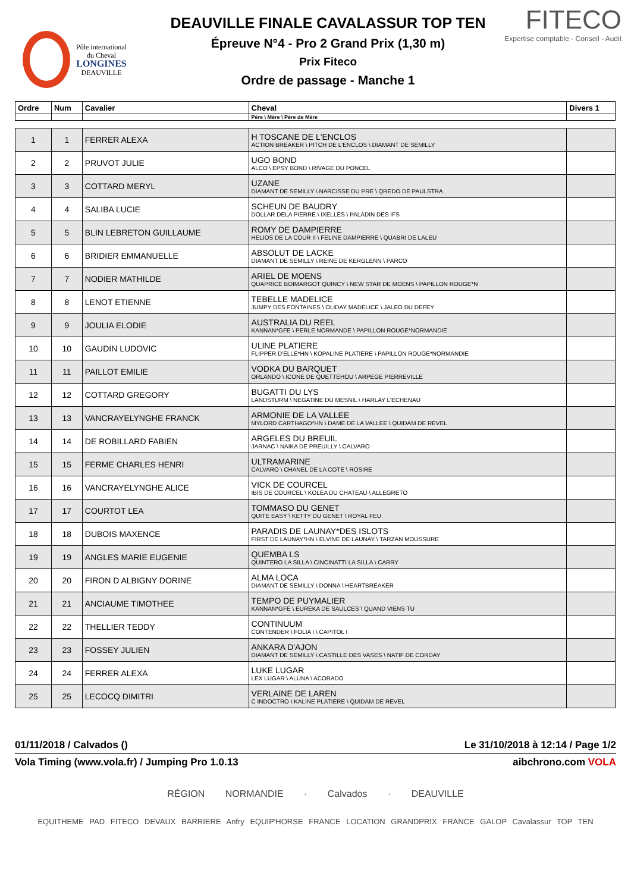Pôle international
du Cheval
LONGINES
DEAUVILLE
DEAUVILLE FINALE CAVALASSUR TOP TEN
Épreuve N°4 - Pro 2 Grand Prix (1,30 m)
Prix Fiteco
Ordre de passage - Manche 1
FITECO
Expertise comptable - Conseil - Audit
| Ordre | Num | Cavalier | Cheval | Divers 1 |
| --- | --- | --- | --- | --- |
| | | | Père \ Mère \ Père de Mère | |
| 1 | 1 | FERRER ALEXA | H TOSCANE DE L'ENCLOS ACTION BREAKER \ PITCH DE L'ENCLOS \ DIAMANT DE SEMILLY | |
| 2 | 2 | PRUVOT JULIE | UGO BOND ALCO \ EPSY BOND \ RIVAGE DU PONCEL | |
| 3 | 3 | COTTARD MERYL | UZANE DIAMANT DE SEMILLY \ NARCISSE DU PRE \ QREDO DE PAULSTRA | |
| 4 | 4 | SALIBA LUCIE | SCHEUN DE BAUDRY DOLLAR DELA PIERRE \ IXELLES \ PALADIN DES IFS | |
| 5 | 5 | BLIN LEBRETON GUILLAUME | ROMY DE DAMPIERRE HELIOS DE LA COUR II \ FELINE DAMPIERRE \ QUABRI DE LALEU | |
| 6 | 6 | BRIDIER EMMANUELLE | ABSOLUT DE LACKE DIAMANT DE SEMILLY \ REINE DE KERGLENN \ PARCO | |
| 7 | 7 | NODIER MATHILDE | ARIEL DE MOENS QUAPRICE BOIMARGOT QUINCY \ NEW STAR DE MOENS \ PAPILLON ROUGE*N | |
| 8 | 8 | LENOT ETIENNE | TEBELLE MADELICE JUMPY DES FONTAINES \ OLIDAY MADELICE \ JALEO DU DEFEY | |
| 9 | 9 | JOULIA ELODIE | AUSTRALIA DU REEL KANNAN*GFE \ PERLE NORMANDE \ PAPILLON ROUGE*NORMANDIE | |
| 10 | 10 | GAUDIN LUDOVIC | ULINE PLATIERE FLIPPER D'ELLE*HN \ KOPALINE PLATIERE \ PAPILLON ROUGE*NORMANDIE | |
| 11 | 11 | PAILLOT EMILIE | VODKA DU BARQUET ORLANDO \ ICONE DE QUETTEHOU \ ARPEGE PIERREVILLE | |
| 12 | 12 | COTTARD GREGORY | BUGATTI DU LYS LANDSTURM \ NEGATINE DU MESNIL \ HARLAY L'ECHENAU | |
| 13 | 13 | VANCRAYELYNGHE FRANCK | ARMONIE DE LA VALLEE MYLORD CARTHAGO*HN \ DAME DE LA VALLEE \ QUIDAM DE REVEL | |
| 14 | 14 | DE ROBILLARD FABIEN | ARGELES DU BREUIL JARNAC \ NAIKA DE PREUILLY \ CALVARO | |
| 15 | 15 | FERME CHARLES HENRI | ULTRAMARINE CALVARO \ CHANEL DE LA COTE \ ROSIRE | |
| 16 | 16 | VANCRAYELYNGHE ALICE | VICK DE COURCEL IBIS DE COURCEL \ KOLEA DU CHATEAU \ ALLEGRETO | |
| 17 | 17 | COURTOT LEA | TOMMASO DU GENET QUITE EASY \ KETTY DU GENET \ ROYAL FEU | |
| 18 | 18 | DUBOIS MAXENCE | PARADIS DE LAUNAY*DES ISLOTS FIRST DE LAUNAY*HN \ ELVINE DE LAUNAY \ TARZAN MOUSSURE | |
| 19 | 19 | ANGLES MARIE EUGENIE | QUEMBA LS QUINTERO LA SILLA \ CINCINATTI LA SILLA \ CARRY | |
| 20 | 20 | FIRON D ALBIGNY DORINE | ALMA LOCA DIAMANT DE SEMILLY \ DONNA \ HEARTBREAKER | |
| 21 | 21 | ANCIAUME TIMOTHEE | TEMPO DE PUYMALIER KANNAN*GFE \ EUREKA DE SAULCES \ QUAND VIENS TU | |
| 22 | 22 | THELLIER TEDDY | CONTINUUM CONTENDER \ FOLIA I \ CAPITOL I | |
| 23 | 23 | FOSSEY JULIEN | ANKARA D'AJON DIAMANT DE SEMILLY \ CASTILLE DES VASES \ NATIF DE CORDAY | |
| 24 | 24 | FERRER ALEXA | LUKE LUGAR LEX LUGAR \ ALUNA \ ACORADO | |
| 25 | 25 | LECOCQ DIMITRI | VERLAINE DE LAREN C INDOCTRO \ KALINE PLATIERE \ QUIDAM DE REVEL | |
01/11/2018 / Calvados () Le 31/10/2018 à 12:14 / Page 1/2
Vola Timing (www.vola.fr) / Jumping Pro 1.0.13 aibchrono.com VOLA
RÉGION NORMANDIE · Calvados · DEAUVILLE
EQUITHEME PAD FITECO DEVAUX BARRIERE Anfry EQUIP'HORSE FRANCE LOCATION GRANDPRIX FRANCE GALOP Cavalassur TOP TEN